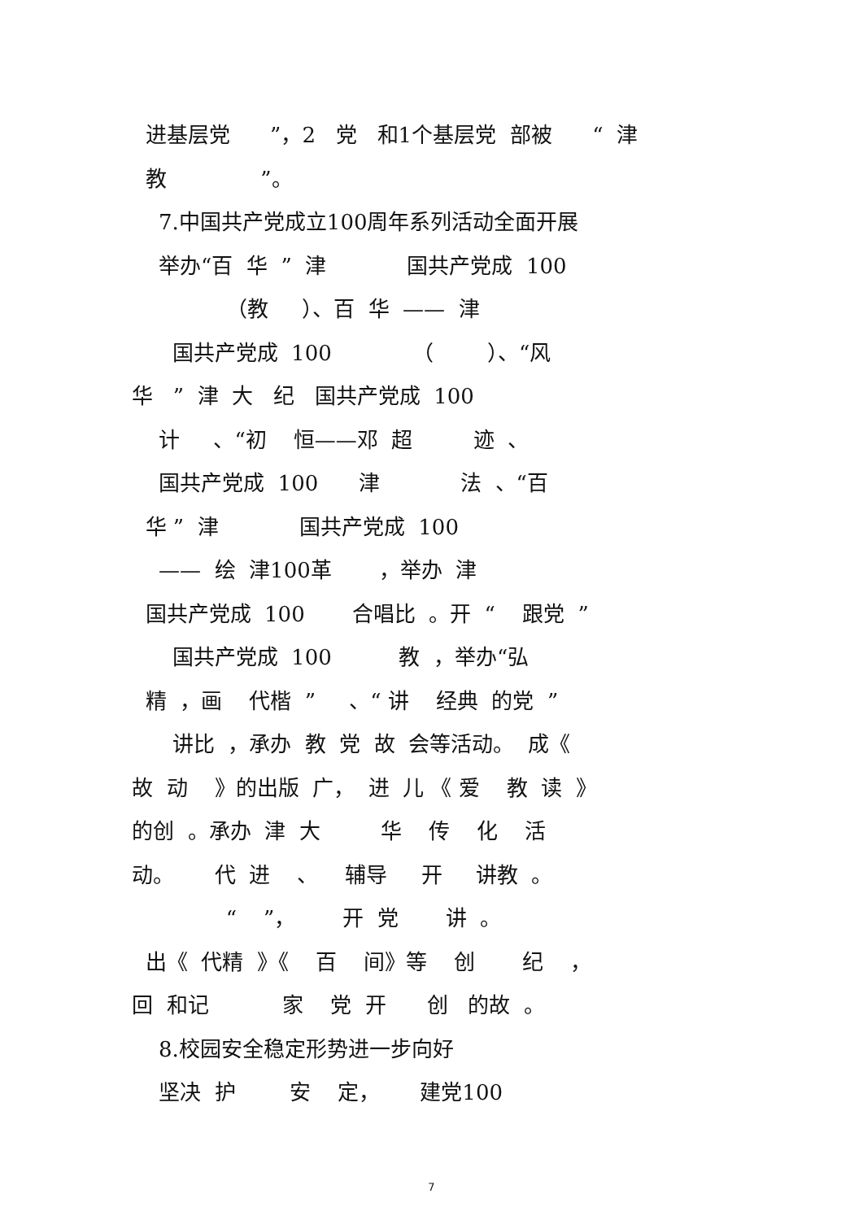进基层党 ”，2 党 和1个基层党 部被 “ 津
教 ”。
7.中国共产党成立100周年系列活动全面开展
举办“百 华 ” 津 国共产党成 100
（教 ）、百 华 —— 津
国共产党成 100 （ ）、“风
华 ” 津 大 纪 国共产党成 100
计 、“初 恒——邓 超 迹 、
国共产党成 100 津 法 、“百
华 ” 津 国共产党成 100
—— 绘 津100革 ，举办 津
国共产党成 100 合唱比 。开 “ 跟党 ”
国共产党成 100 教 ，举办“弘
精 ，画 代楷 ” 、“ 讲 经典 的党 ”
讲比 ，承办 教 党 故 会等活动。 成《
故 动 》的出版 广， 进 儿 《 爱 教 读 》
的创 。承办 津 大 华 传 化 活
动。 代 进 、 辅导 开 讲教 。
“ ”， 开 党 讲 。
出《 代精 》《 百 间》等 创 纪 ，
回 和记 家 党 开 创 的故 。
8.校园安全稳定形势进一步向好
坚决 护 安 定， 建党100
7